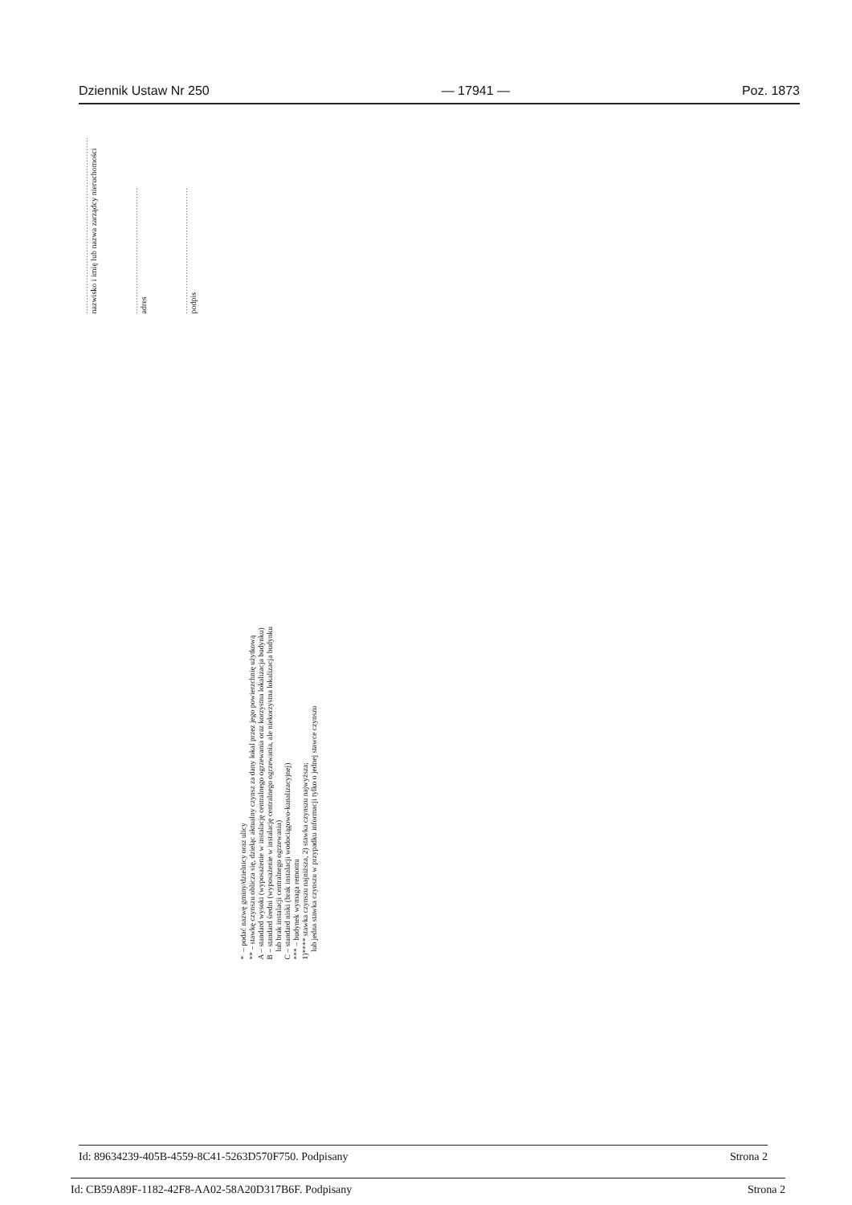Dziennik Ustaw Nr 250 — 17941 — Poz. 1873
...............................................................
nazwisko i imię lub nazwa zarządcy nieruchomości
.............................................
adres
.............................................
podpis
* – podać nazwę gminy/dzielnicy oraz ulicy
** – stawkę czynszu oblicza się, dzieląc aktualny czynsz za dany lokal przez jego powierzchnię użytkową
A – standard wysoki (wyposażenie w instalację centralnego ogrzewania oraz korzystna lokalizacja budynku)
B – standard średni (wyposażenie w instalację centralnego ogrzewania, ale niekorzystna lokalizacja budynku
lub brak instalacji centralnego ogrzewania)
C – standard niski (brak instalacji wodociągowo-kanalizacyjnej)
*** – budynek wymaga remontu
1)**** stawka czynszu najniższa, 2) stawka czynszu najwyższa;
lub jedna stawka czynszu w przypadku informacji tylko o jednej stawce czynszu
Id: 89634239-405B-4559-8C41-5263D570F750. Podpisany Strona 2
Id: CB59A89F-1182-42F8-AA02-58A20D317B6F. Podpisany Strona 2